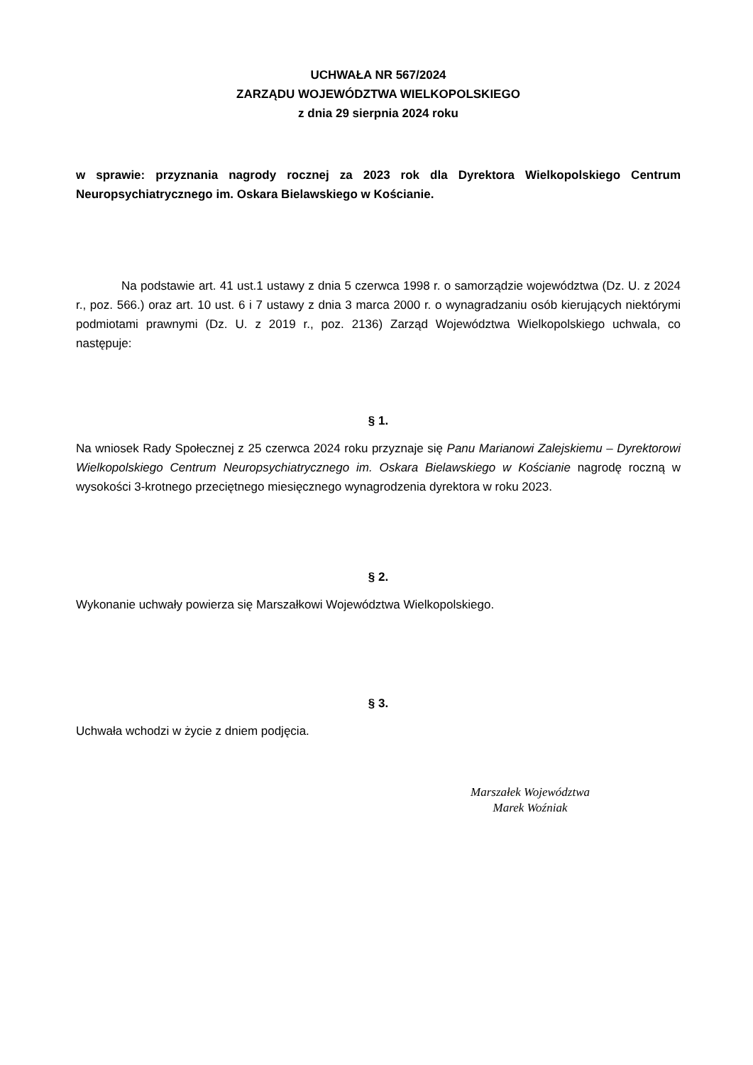UCHWAŁA NR 567/2024
ZARZĄDU WOJEWÓDZTWA WIELKOPOLSKIEGO
z dnia 29 sierpnia 2024 roku
w sprawie: przyznania nagrody rocznej za 2023 rok dla Dyrektora Wielkopolskiego Centrum Neuropsychiatrycznego im. Oskara Bielawskiego w Kościanie.
Na podstawie art. 41 ust.1 ustawy z dnia 5 czerwca 1998 r. o samorządzie województwa (Dz. U. z 2024 r., poz. 566.) oraz art. 10 ust. 6 i 7 ustawy z dnia 3 marca 2000 r. o wynagradzaniu osób kierujących niektórymi podmiotami prawnymi (Dz. U. z 2019 r., poz. 2136) Zarząd Województwa Wielkopolskiego uchwala, co następuje:
§ 1.
Na wniosek Rady Społecznej z 25 czerwca 2024 roku przyznaje się Panu Marianowi Zalejskiemu – Dyrektorowi Wielkopolskiego Centrum Neuropsychiatrycznego im. Oskara Bielawskiego w Kościanie nagrodę roczną w wysokości 3-krotnego przeciętnego miesięcznego wynagrodzenia dyrektora w roku 2023.
§ 2.
Wykonanie uchwały powierza się Marszałkowi Województwa Wielkopolskiego.
§ 3.
Uchwała wchodzi w życie z dniem podjęcia.
Marszałek Województwa
Marek Woźniak